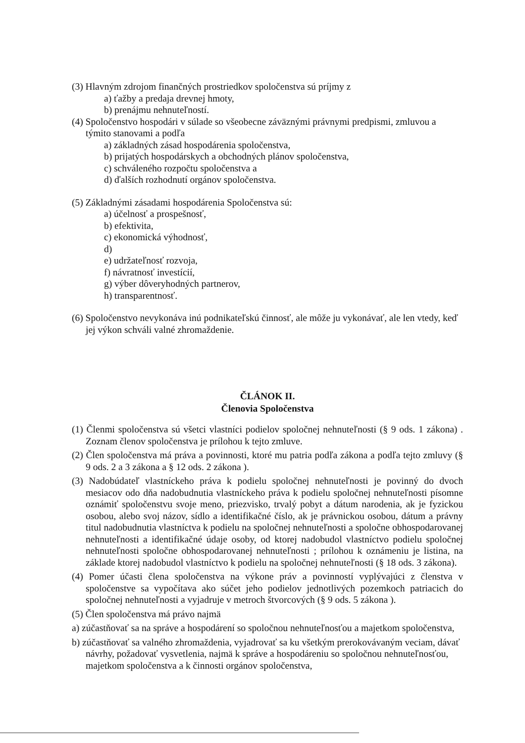(3) Hlavným zdrojom finančných prostriedkov spoločenstva sú príjmy z
a) ťažby a predaja drevnej hmoty,
b) prenájmu nehnuteľností.
(4) Spoločenstvo hospodári v súlade so všeobecne záväznými právnymi predpismi, zmluvou a týmito stanovami a podľa
a) základných zásad hospodárenia spoločenstva,
b) prijatých hospodárskych a obchodných plánov spoločenstva,
c) schváleného rozpočtu spoločenstva a
d) ďalších rozhodnutí orgánov spoločenstva.
(5) Základnými zásadami hospodárenia Spoločenstva sú:
a) účelnosť a prospešnosť,
b) efektivita,
c) ekonomická výhodnosť,
d)
e) udržateľnosť rozvoja,
f) návratnosť investícií,
g) výber dôveryhodných partnerov,
h) transparentnosť.
(6) Spoločenstvo nevykonáva inú podnikateľskú činnosť, ale môže ju vykonávať, ale len vtedy, keď jej výkon schváli valné zhromaždenie.
ČLÁNOK II.
Členovia Spoločenstva
(1) Členmi spoločenstva sú všetci vlastníci podielov spoločnej nehnuteľnosti (§ 9 ods. 1 zákona) . Zoznam členov spoločenstva je prílohou k tejto zmluve.
(2) Člen spoločenstva má práva a povinnosti, ktoré mu patria podľa zákona a podľa tejto zmluvy (§ 9 ods. 2 a 3 zákona a § 12 ods. 2 zákona ).
(3) Nadobúdateľ vlastníckeho práva k podielu spoločnej nehnuteľnosti je povinný do dvoch mesiacov odo dňa nadobudnutia vlastníckeho práva k podielu spoločnej nehnuteľnosti písomne oznámiť spoločenstvu svoje meno, priezvisko, trvalý pobyt a dátum narodenia, ak je fyzickou osobou, alebo svoj názov, sídlo a identifikačné číslo, ak je právnickou osobou, dátum a právny titul nadobudnutia vlastníctva k podielu na spoločnej nehnuteľnosti a spoločne obhospodarovanej nehnuteľnosti a identifikačné údaje osoby, od ktorej nadobudol vlastníctvo podielu spoločnej nehnuteľnosti spoločne obhospodarovanej nehnuteľnosti ; prílohou k oznámeniu je listina, na základe ktorej nadobudol vlastníctvo k podielu na spoločnej nehnuteľnosti (§ 18 ods. 3 zákona).
(4) Pomer účasti člena spoločenstva na výkone práv a povinností vyplývajúci z členstva v spoločenstve sa vypočítava ako súčet jeho podielov jednotlivých pozemkoch patriacich do spoločnej nehnuteľnosti a vyjadruje v metroch štvorcových (§ 9 ods. 5 zákona ).
(5) Člen spoločenstva má právo najmä
a) zúčastňovať sa na správe a hospodárení so spoločnou nehnuteľnosťou a majetkom spoločenstva,
b) zúčastňovať sa valného zhromaždenia, vyjadrovať sa ku všetkým prerokovávaným veciam, dávať návrhy, požadovať vysvetlenia, najmä k správe a hospodáreniu so spoločnou nehnuteľnosťou, majetkom spoločenstva a k činnosti orgánov spoločenstva,